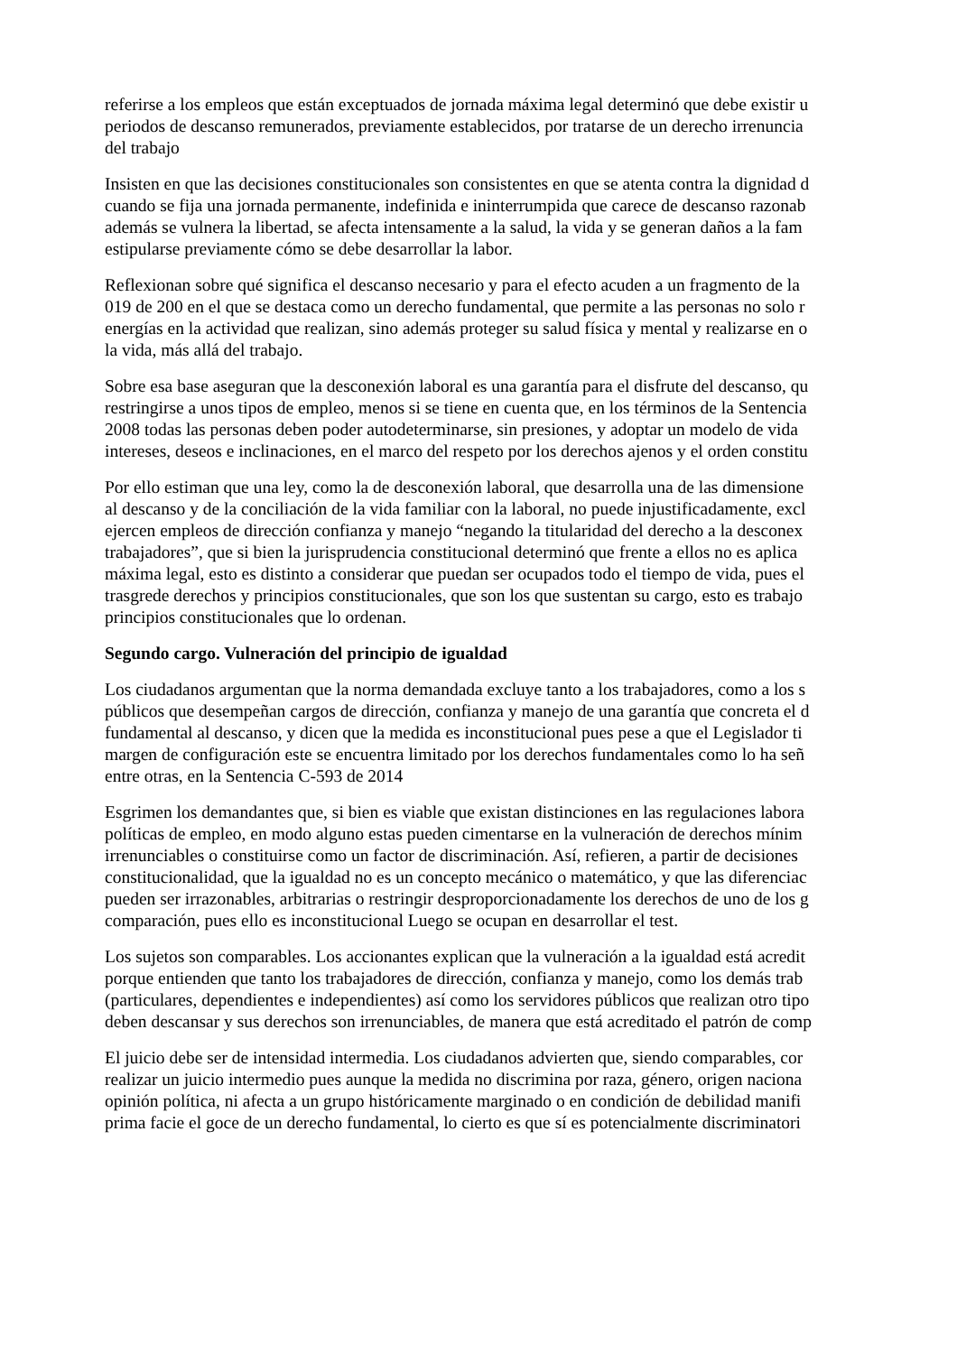referirse a los empleos que están exceptuados de jornada máxima legal determinó que debe existir u
periodos de descanso remunerados, previamente establecidos, por tratarse de un derecho irrenuncia
del trabajo
Insisten en que las decisiones constitucionales son consistentes en que se atenta contra la dignidad d
cuando se fija una jornada permanente, indefinida e ininterrumpida que carece de descanso razonab
además se vulnera la libertad, se afecta intensamente a la salud, la vida y se generan daños a la fam
estipularse previamente cómo se debe desarrollar la labor.
Reflexionan sobre qué significa el descanso necesario y para el efecto acuden a un fragmento de la
019 de 200 en el que se destaca como un derecho fundamental, que permite a las personas no solo r
energías en la actividad que realizan, sino además proteger su salud física y mental y realizarse en o
la vida, más allá del trabajo.
Sobre esa base aseguran que la desconexión laboral es una garantía para el disfrute del descanso, qu
restringirse a unos tipos de empleo, menos si se tiene en cuenta que, en los términos de la Sentencia
2008 todas las personas deben poder autodeterminarse, sin presiones, y adoptar un modelo de vida
intereses, deseos e inclinaciones, en el marco del respeto por los derechos ajenos y el orden constitu
Por ello estiman que una ley, como la de desconexión laboral, que desarrolla una de las dimensione
al descanso y de la conciliación de la vida familiar con la laboral, no puede injustificadamente, excl
ejercen empleos de dirección confianza y manejo “negando la titularidad del derecho a la desconex
trabajadores”, que si bien la jurisprudencia constitucional determinó que frente a ellos no es aplica
máxima legal, esto es distinto a considerar que puedan ser ocupados todo el tiempo de vida, pues el
trasgrede derechos y principios constitucionales, que son los que sustentan su cargo, esto es trabajo
principios constitucionales que lo ordenan.
Segundo cargo. Vulneración del principio de igualdad
Los ciudadanos argumentan que la norma demandada excluye tanto a los trabajadores, como a los s
públicos que desempeñan cargos de dirección, confianza y manejo de una garantía que concreta el d
fundamental al descanso, y dicen que la medida es inconstitucional pues pese a que el Legislador ti
margen de configuración este se encuentra limitado por los derechos fundamentales como lo ha señ
entre otras, en la Sentencia C-593 de 2014
Esgrimen los demandantes que, si bien es viable que existan distinciones en las regulaciones labora
políticas de empleo, en modo alguno estas pueden cimentarse en la vulneración de derechos mínim
irrenunciables o constituirse como un factor de discriminación. Así, refieren, a partir de decisiones
constitucionalidad, que la igualdad no es un concepto mecánico o matemático, y que las diferenciac
pueden ser irrazonables, arbitrarias o restringir desproporcionadamente los derechos de uno de los g
comparación, pues ello es inconstitucional Luego se ocupan en desarrollar el test.
Los sujetos son comparables. Los accionantes explican que la vulneración a la igualdad está acredit
porque entienden que tanto los trabajadores de dirección, confianza y manejo, como los demás trab
(particulares, dependientes e independientes) así como los servidores públicos que realizan otro tipo
deben descansar y sus derechos son irrenunciables, de manera que está acreditado el patrón de comp
El juicio debe ser de intensidad intermedia. Los ciudadanos advierten que, siendo comparables, cor
realizar un juicio intermedio pues aunque la medida no discrimina por raza, género, origen naciona
opinión política, ni afecta a un grupo históricamente marginado o en condición de debilidad manifi
prima facie el goce de un derecho fundamental, lo cierto es que sí es potencialmente discriminatori